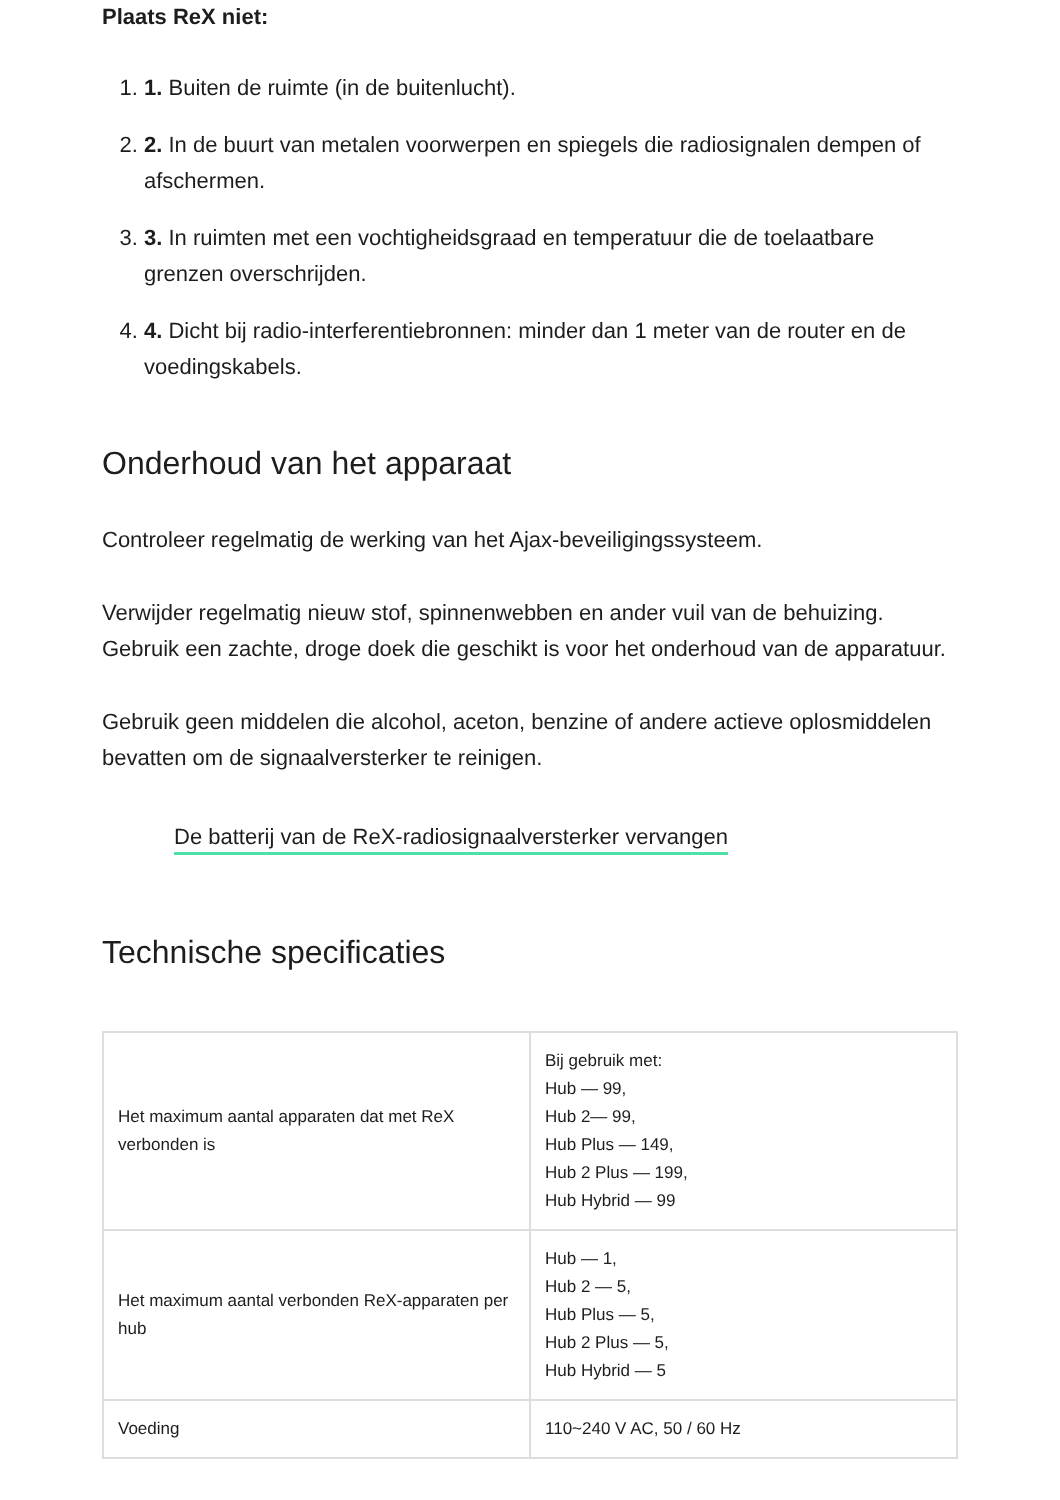Plaats ReX niet:
1. 1. Buiten de ruimte (in de buitenlucht).
2. 2. In de buurt van metalen voorwerpen en spiegels die radiosignalen dempen of afschermen.
3. 3. In ruimten met een vochtigheidsgraad en temperatuur die de toelaatbare grenzen overschrijden.
4. 4. Dicht bij radio-interferentiebronnen: minder dan 1 meter van de router en de voedingskabels.
Onderhoud van het apparaat
Controleer regelmatig de werking van het Ajax-beveiligingssysteem.
Verwijder regelmatig nieuw stof, spinnenwebben en ander vuil van de behuizing. Gebruik een zachte, droge doek die geschikt is voor het onderhoud van de apparatuur.
Gebruik geen middelen die alcohol, aceton, benzine of andere actieve oplosmiddelen bevatten om de signaalversterker te reinigen.
De batterij van de ReX-radiosignaalversterker vervangen
Technische specificaties
| Het maximum aantal apparaten dat met ReX verbonden is | Bij gebruik met: Hub — 99, Hub 2— 99, Hub Plus — 149, Hub 2 Plus — 199, Hub Hybrid — 99 |
| Het maximum aantal verbonden ReX-apparaten per hub | Hub — 1, Hub 2 — 5, Hub Plus — 5, Hub 2 Plus — 5, Hub Hybrid — 5 |
| Voeding | 110~240 V AC, 50 / 60 Hz |